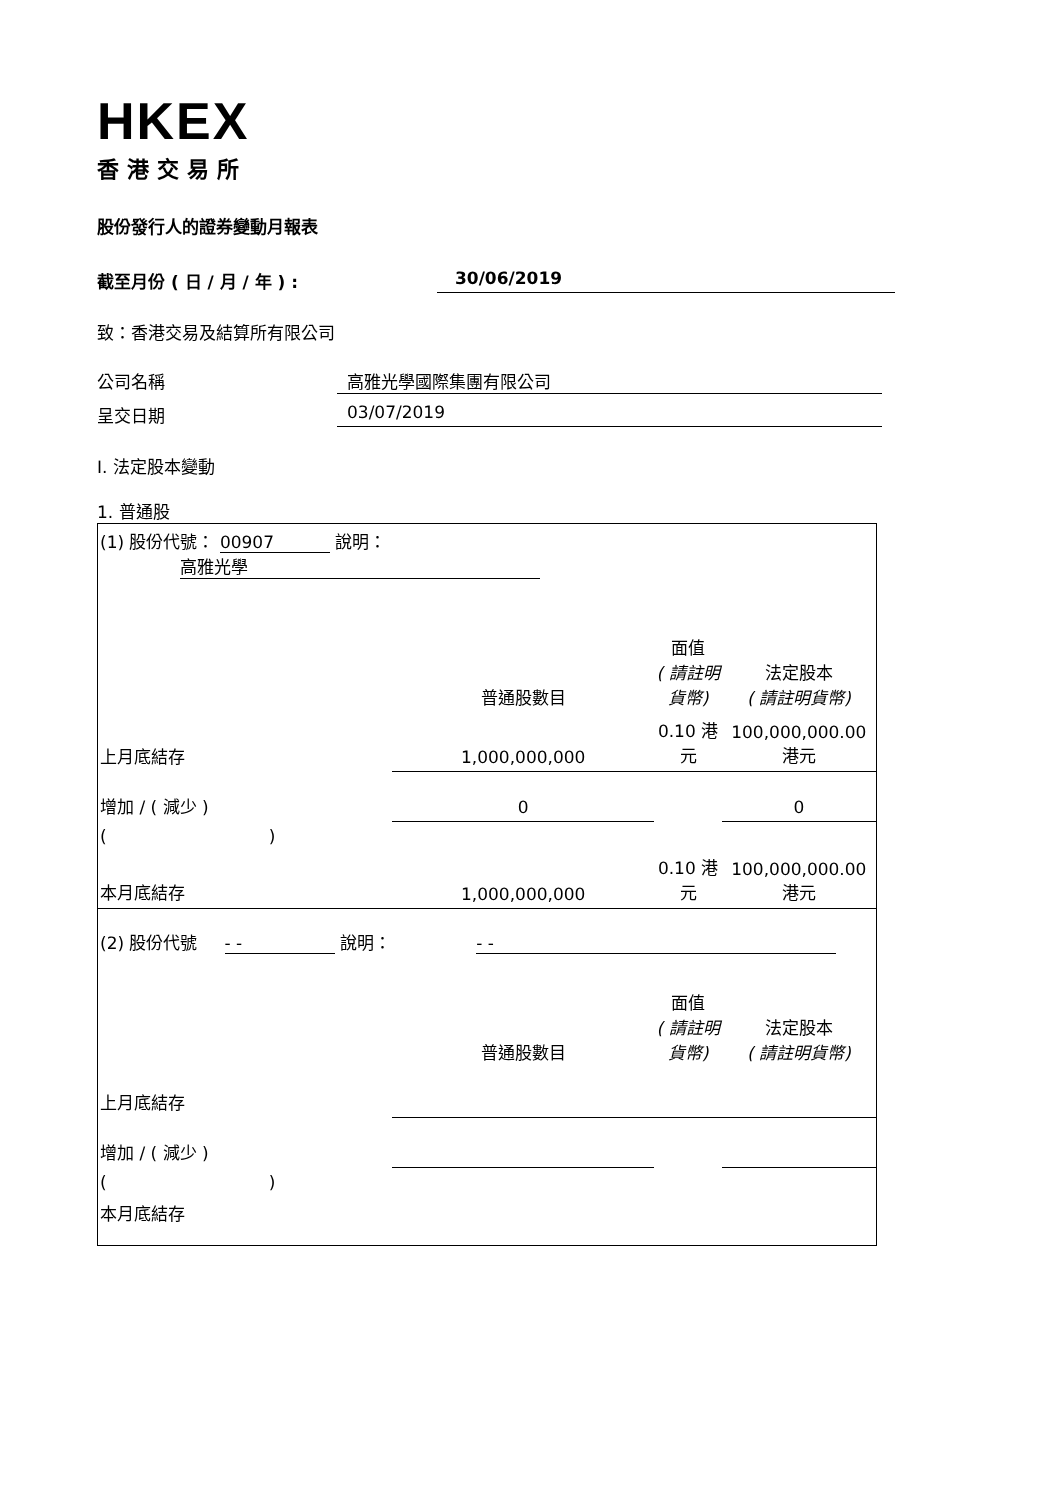HKEX
香港交易所
股份發行人的證券變動月報表
截至月份 ( 日 / 月 / 年 ) : 30/06/2019
致：香港交易及結算所有限公司
公司名稱 高雅光學國際集團有限公司
呈交日期 03/07/2019
I. 法定股本變動
1. 普通股
| (1) 股份代號： 00907 說明： 高雅光學 | | | |
| | 普通股數目 | 面值 ( 請註明貨幣) | 法定股本 ( 請註明貨幣) |
| 上月底結存 | 1,000,000,000 | 0.10 港元 | 100,000,000.00 港元 |
| 增加 / ( 減少 ) | 0 | | 0 |
| ( ) | | | |
| 本月底結存 | 1,000,000,000 | 0.10 港元 | 100,000,000.00 港元 |
| (2) 股份代號 - - 說明： - - | | | |
| | 普通股數目 | 面值 ( 請註明貨幣) | 法定股本 ( 請註明貨幣) |
| 上月底結存 | | | |
| 增加 / ( 減少 ) | | | |
| ( ) | | | |
| 本月底結存 | | | |